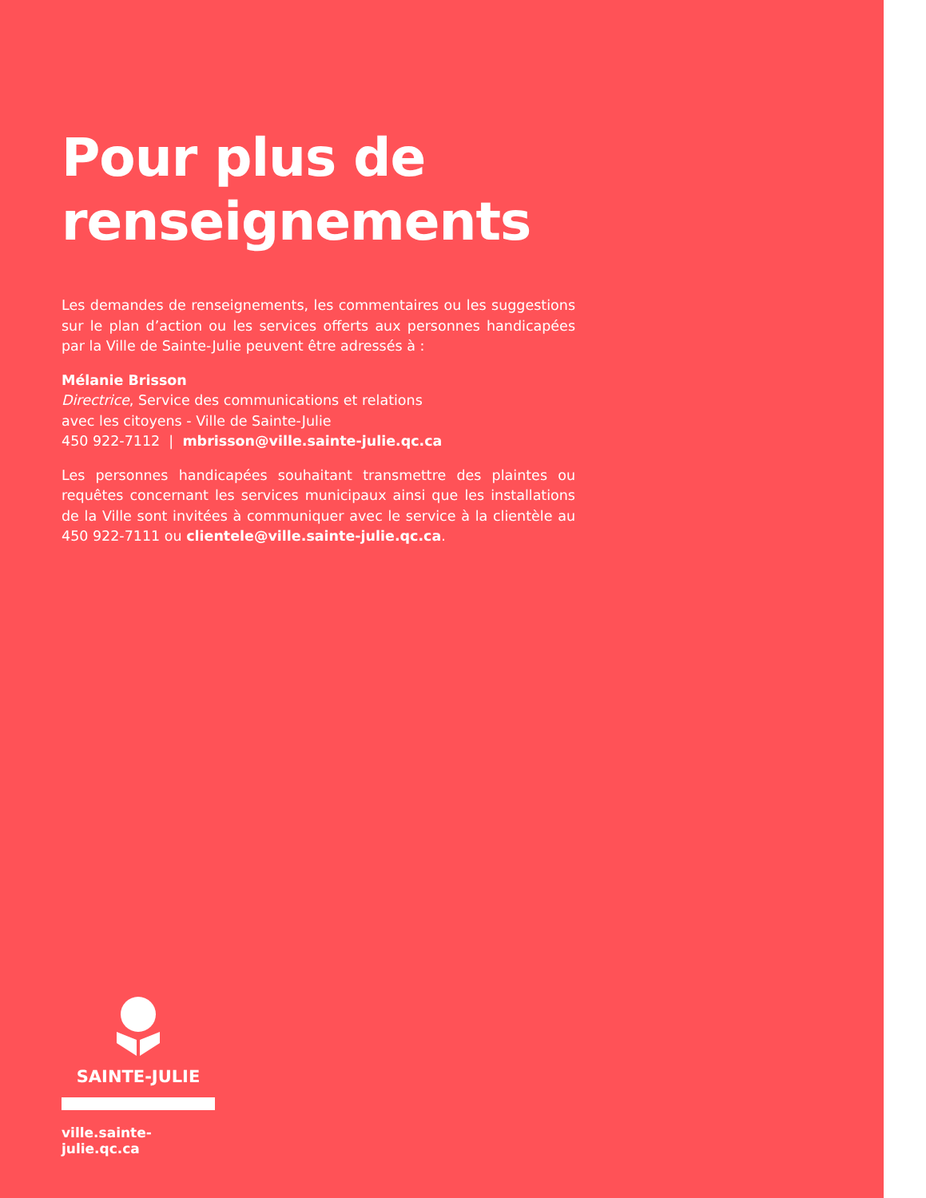Pour plus de renseignements
Les demandes de renseignements, les commentaires ou les suggestions sur le plan d’action ou les services offerts aux personnes handicapées par la Ville de Sainte-Julie peuvent être adressés à :
Mélanie Brisson
Directrice, Service des communications et relations
avec les citoyens - Ville de Sainte-Julie
450 922-7112 | mbrisson@ville.sainte-julie.qc.ca
Les personnes handicapées souhaitant transmettre des plaintes ou requêtes concernant les services municipaux ainsi que les installations de la Ville sont invitées à communiquer avec le service à la clientèle au 450 922-7111 ou clientele@ville.sainte-julie.qc.ca.
SAINTE-JULIE
ville.sainte-julie.qc.ca